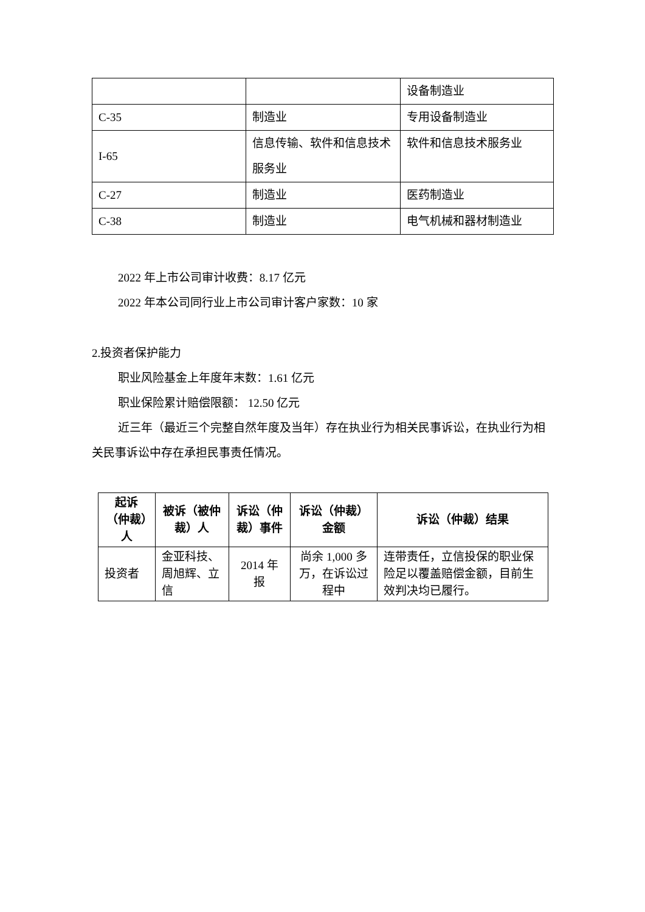| | | 设备制造业 |
| C-35 | 制造业 | 专用设备制造业 |
| I-65 | 信息传输、软件和信息技术服务业 | 软件和信息技术服务业 |
| C-27 | 制造业 | 医药制造业 |
| C-38 | 制造业 | 电气机械和器材制造业 |
2022 年上市公司审计收费：8.17 亿元
2022 年本公司同行业上市公司审计客户家数：10 家
2.投资者保护能力
职业风险基金上年度年末数：1.61 亿元
职业保险累计赔偿限额： 12.50 亿元
近三年（最近三个完整自然年度及当年）存在执业行为相关民事诉讼，在执业行为相关民事诉讼中存在承担民事责任情况。
| 起诉（仲裁）人 | 被诉（被仲裁）人 | 诉讼（仲裁）事件 | 诉讼（仲裁）金额 | 诉讼（仲裁）结果 |
| --- | --- | --- | --- | --- |
| 投资者 | 金亚科技、周旭辉、立信 | 2014 年报 | 尚余 1,000 多万，在诉讼过程中 | 连带责任，立信投保的职业保险足以覆盖赔偿金额，目前生效判决均已履行。 |